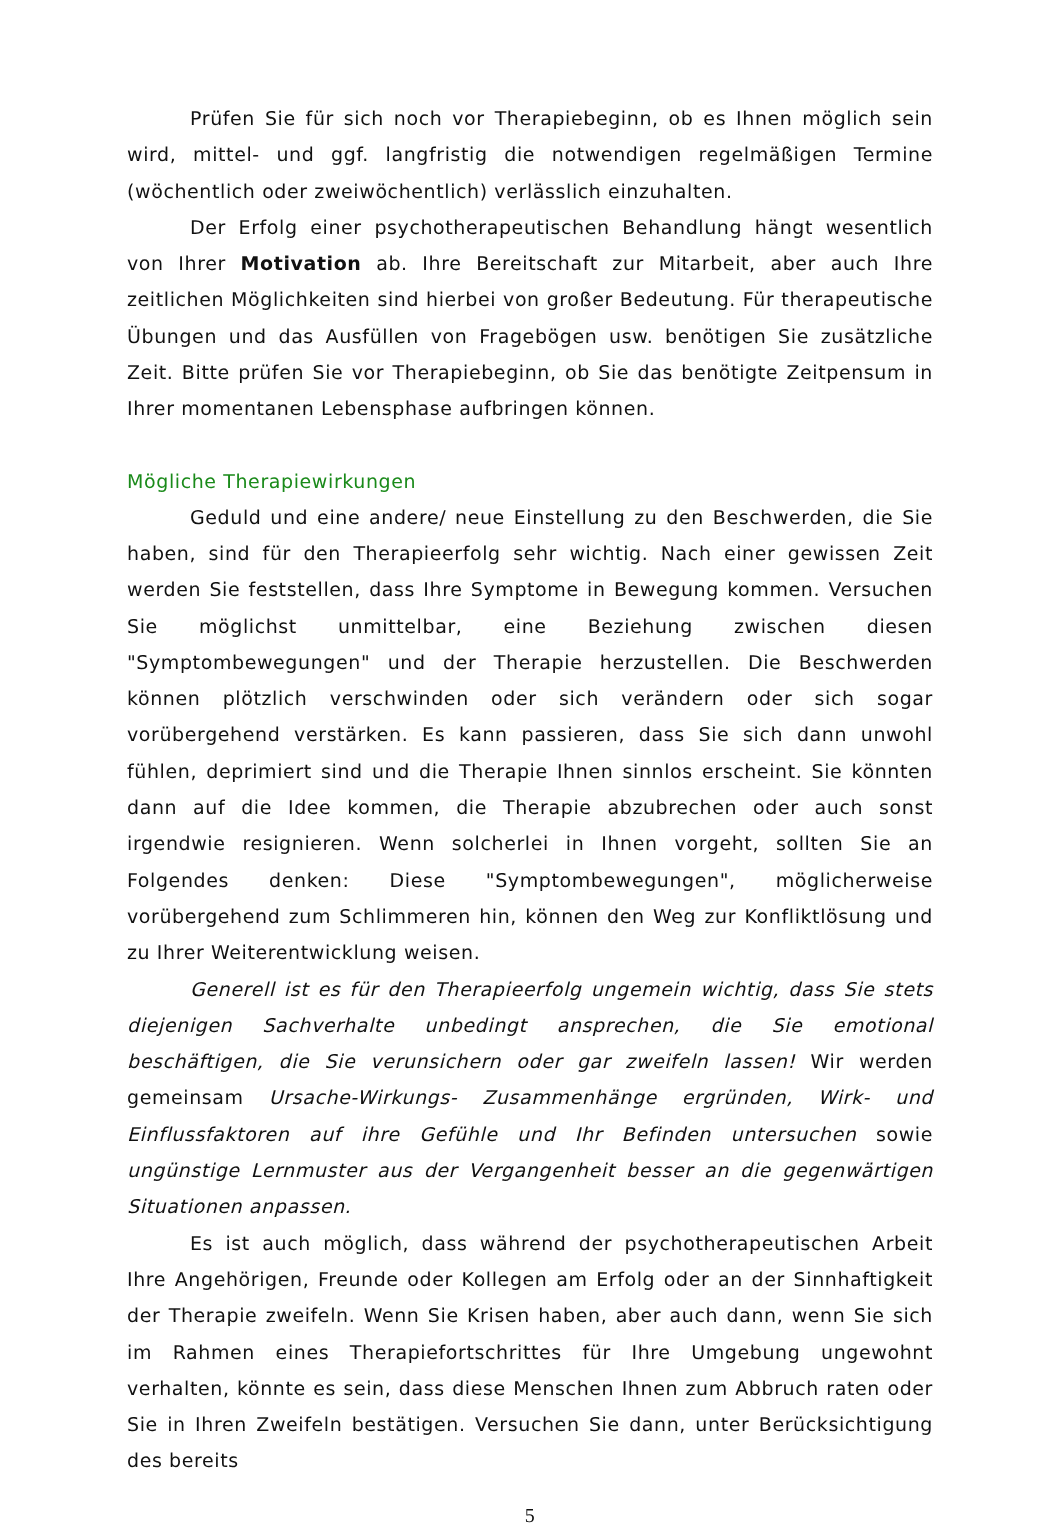Prüfen Sie für sich noch vor Therapiebeginn, ob es Ihnen möglich sein wird, mittel- und ggf. langfristig die notwendigen regelmäßigen Termine (wöchentlich oder zweiwöchentlich) verlässlich einzuhalten.
Der Erfolg einer psychotherapeutischen Behandlung hängt wesentlich von Ihrer Motivation ab. Ihre Bereitschaft zur Mitarbeit, aber auch Ihre zeitlichen Möglichkeiten sind hierbei von großer Bedeutung. Für therapeutische Übungen und das Ausfüllen von Fragebögen usw. benötigen Sie zusätzliche Zeit. Bitte prüfen Sie vor Therapiebeginn, ob Sie das benötigte Zeitpensum in Ihrer momentanen Lebensphase aufbringen können.
Mögliche Therapiewirkungen
Geduld und eine andere/ neue Einstellung zu den Beschwerden, die Sie haben, sind für den Therapieerfolg sehr wichtig. Nach einer gewissen Zeit werden Sie feststellen, dass Ihre Symptome in Bewegung kommen. Versuchen Sie möglichst unmittelbar, eine Beziehung zwischen diesen "Symptombewegungen" und der Therapie herzustellen. Die Beschwerden können plötzlich verschwinden oder sich verändern oder sich sogar vorübergehend verstärken. Es kann passieren, dass Sie sich dann unwohl fühlen, deprimiert sind und die Therapie Ihnen sinnlos erscheint. Sie könnten dann auf die Idee kommen, die Therapie abzubrechen oder auch sonst irgendwie resignieren. Wenn solcherlei in Ihnen vorgeht, sollten Sie an Folgendes denken: Diese "Symptombewegungen", möglicherweise vorübergehend zum Schlimmeren hin, können den Weg zur Konfliktlösung und zu Ihrer Weiterentwicklung weisen.
Generell ist es für den Therapieerfolg ungemein wichtig, dass Sie stets diejenigen Sachverhalte unbedingt ansprechen, die Sie emotional beschäftigen, die Sie verunsichern oder gar zweifeln lassen! Wir werden gemeinsam Ursache-Wirkungs- Zusammenhänge ergründen, Wirk- und Einflussfaktoren auf ihre Gefühle und Ihr Befinden untersuchen sowie ungünstige Lernmuster aus der Vergangenheit besser an die gegenwärtigen Situationen anpassen.
Es ist auch möglich, dass während der psychotherapeutischen Arbeit Ihre Angehörigen, Freunde oder Kollegen am Erfolg oder an der Sinnhaftigkeit der Therapie zweifeln. Wenn Sie Krisen haben, aber auch dann, wenn Sie sich im Rahmen eines Therapiefortschrittes für Ihre Umgebung ungewohnt verhalten, könnte es sein, dass diese Menschen Ihnen zum Abbruch raten oder Sie in Ihren Zweifeln bestätigen. Versuchen Sie dann, unter Berücksichtigung des bereits
5